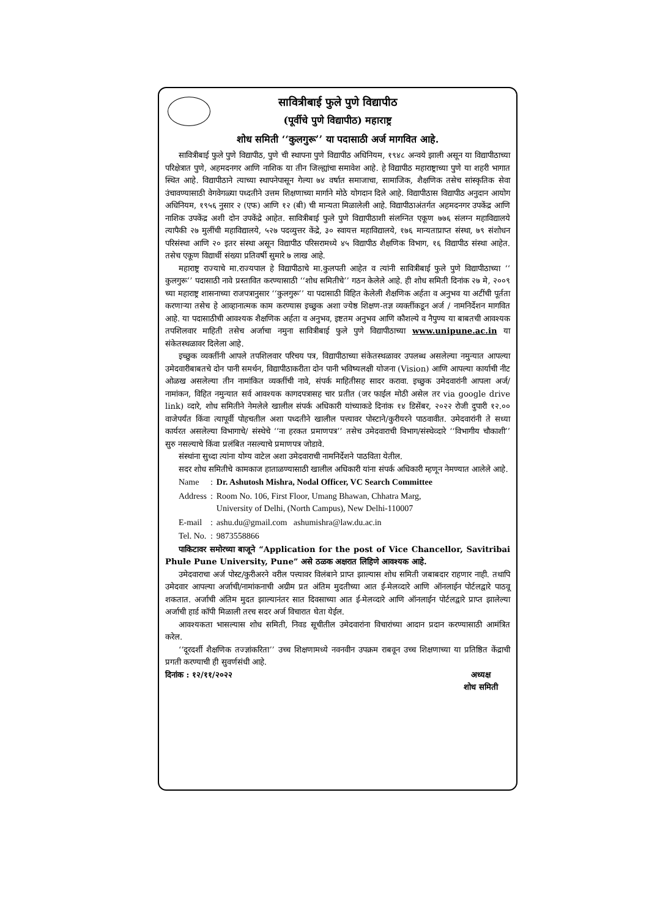सावित्रीबाई फुले पुणे विद्यापीठ
(पूर्वीचे पुणे विद्यापीठ) महाराष्ट्र
शोध समिती ‘‘कुलगुरू’’ या पदासाठी अर्ज मागवित आहे.
सावित्रीबाई फुले पुणे विद्यापीठ, पुणे ची स्थापना पुणे विद्यापीठ अधिनियम, १९४८ अन्वये झाली असून या विद्यापीठाच्या परिक्षेत्रात पुणे, अहमदनगर आणि नाशिक या तीन जिल्ह्यांचा समावेश आहे. हे विद्यापीठ महाराष्ट्राच्या पुणे या शहरी भागात स्थित आहे. विद्यापीठाने त्याच्या स्थापनेपासून गेल्या ७४ वर्षात समाजाचा, सामाजिक, शैक्षणिक तसेच सांस्कृतिक सेवा उंचावण्यासाठी वेगवेगळ्या पध्दतीने उत्तम शिक्षणाच्या मार्गाने मोठे योगदान दिले आहे. विद्यापीठास विद्यापीठ अनुदान आयोग अधिनियम, १९५६ नुसार २ (एफ) आणि १२ (बी) ची मान्यता मिळालेली आहे. विद्यापीठाअंतर्गत अहमदनगर उपकेंद्र आणि नाशिक उपकेंद्र अशी दोन उपकेंद्रे आहेत. सावित्रीबाई फुले पुणे विद्यापीठाशी संलग्नित एकूण ७७६ संलग्न महाविद्यालये त्यापैकी २७ मुलींची महाविद्यालये, ५२७ पदव्युत्तर केंद्रे, ३० स्वायत्त महाविद्यालये, १७६ मान्यताप्राप्त संस्था, ७९ संशोधन परिसंस्था आणि २० इतर संस्था असून विद्यापीठ परिसरामध्ये ४५ विद्यापीठ शैक्षणिक विभाग, १६ विद्यापीठ संस्था आहेत. तसेच एकूण विद्यार्थी संख्या प्रतिवर्षी सुमारे ७ लाख आहे.
महाराष्ट्र राज्याचे मा.राज्यपाल हे विद्यापीठाचे मा.कुलपती आहेत व त्यांनी सावित्रीबाई फुले पुणे विद्यापीठाच्या ‘‘ कुलगुरू’’ पदासाठी नावे प्रस्तावित करण्यासाठी ‘‘शोध समितीचे’’ गठन केलेले आहे. ही शोध समिती दिनांक २७ मे, २००९ च्या महाराष्ट्र शासनाच्या राजपत्रानुसार ‘‘कुलगुरू’’ या पदासाठी विहित केलेली शैक्षणिक अर्हता व अनुभव या अटींची पूर्तता करणाऱ्या तसेच हे आव्हानात्मक काम करण्यास इच्छुक अशा ज्येष्ठ शिक्षण-तज्ञ व्यक्तींकडून अर्ज / नामनिर्देशन मागवित आहे. या पदासाठीची आवश्यक शैक्षणिक अर्हता व अनुभव, इष्टतम अनुभव आणि कौशल्ये व नैपुण्य या बाबतची आवश्यक तपशिलवार माहिती तसेच अर्जाचा नमुना सावित्रीबाई फुले पुणे विद्यापीठाच्या www.unipune.ac.in या संकेतस्थळावर दिलेला आहे.
इच्छुक व्यक्तींनी आपले तपशिलवार परिचय पत्र, विद्यापीठाच्या संकेतस्थळावर उपलब्ध असलेल्या नमुन्यात आपल्या उमेदवारीबाबतचे दोन पानी समर्थन, विद्यापीठाकरीता दोन पानी भविष्यलक्षी योजना (Vision) आणि आपल्या कार्याची नीट ओळख असलेल्या तीन नामांकित व्यक्तींची नावे, संपर्क माहितीसह सादर करावा. इच्छुक उमेदवारांनी आपला अर्ज/नामांकन, विहित नमुन्यात सर्व आवश्यक कागदपत्रासह चार प्रतीत (जर फाईल मोठी असेल तर via google drive link) व्दारे, शोध समितीने नेमलेले खालील संपर्क अधिकारी यांच्याकडे दिनांक १४ डिसेंबर, २०२२ रोजी दुपारी १२.०० वाजेपर्यंत किंवा त्यापूर्वी पोहचतील अशा पध्दतीने खालील पत्त्यावर पोस्टाने/कुरीयरने पाठवावीत. उमेदवारांनी ते सध्या कार्यरत असलेल्या विभागाचे/ संस्थेचे ‘‘ना हरकत प्रमाणपत्र’’ तसेच उमेदवाराची विभाग/संस्थेव्दारे ‘‘विभागीय चौकाशी’’ सुरु नसल्याचे किंवा प्रलंबित नसल्याचे प्रमाणपत्र जोडावे.
संस्थांना सुध्दा त्यांना योग्य वाटेल अशा उमेदवाराची नामनिर्देशने पाठविता येतील.
सदर शोध समितीचे कामकाज हाताळण्यासाठी खालील अधिकारी यांना संपर्क अधिकारी म्हणून नेमण्यात आलेले आहे.
| Name | : | Dr. Ashutosh Mishra, Nodal Officer, VC Search Committee |
| Address | : | Room No. 106, First Floor, Umang Bhawan, Chhatra Marg, University of Delhi, (North Campus), New Delhi-110007 |
| E-mail | : | ashu.du@gmail.com ashumishra@law.du.ac.in |
| Tel. No. | : | 9873558866 |
पाकिटावर समोरच्या बाजूने “Application for the post of Vice Chancellor, Savitribai Phule Pune University, Pune” असे ठळक अक्षरात लिहिणे आवश्यक आहे.
उमेदवाराचा अर्ज पोस्ट/कुरीअरने वरील पत्त्यावर विलंबाने प्राप्त झाल्यास शोध समिती जबाबदार राहणार नाही. तथापि उमेदवार आपल्या अर्जाची/नामांकनाची अग्रीम प्रत अंतिम मुदतीच्या आत ई-मेलव्दारे आणि ऑनलाईन पोर्टलद्वारे पाठवू शकतात. अर्जाची अंतिम मुदत झाल्यानंतर सात दिवसाच्या आत ई-मेलव्दारे आणि ऑनलाईन पोर्टलद्वारे प्राप्त झालेल्या अर्जाची हार्ड कॉपी मिळाली तरच सदर अर्ज विचारात घेता येईल.
आवश्यकता भासल्यास शोध समिती, निवड सूचीतील उमेदवारांना विचारांच्या आदान प्रदान करण्यासाठी आमंत्रित करेल.
‘‘दूरदर्शी शैक्षणिक तज्ज्ञांकरिता’’ उच्च शिक्षणामध्ये नवनवीन उपक्रम राबवून उच्च शिक्षणाच्या या प्रतिष्ठित केंद्राची प्रगती करण्याची ही सुवर्णसंधी आहे.
दिनांक : १२/११/२०२२ अध्यक्ष
शोध समिती